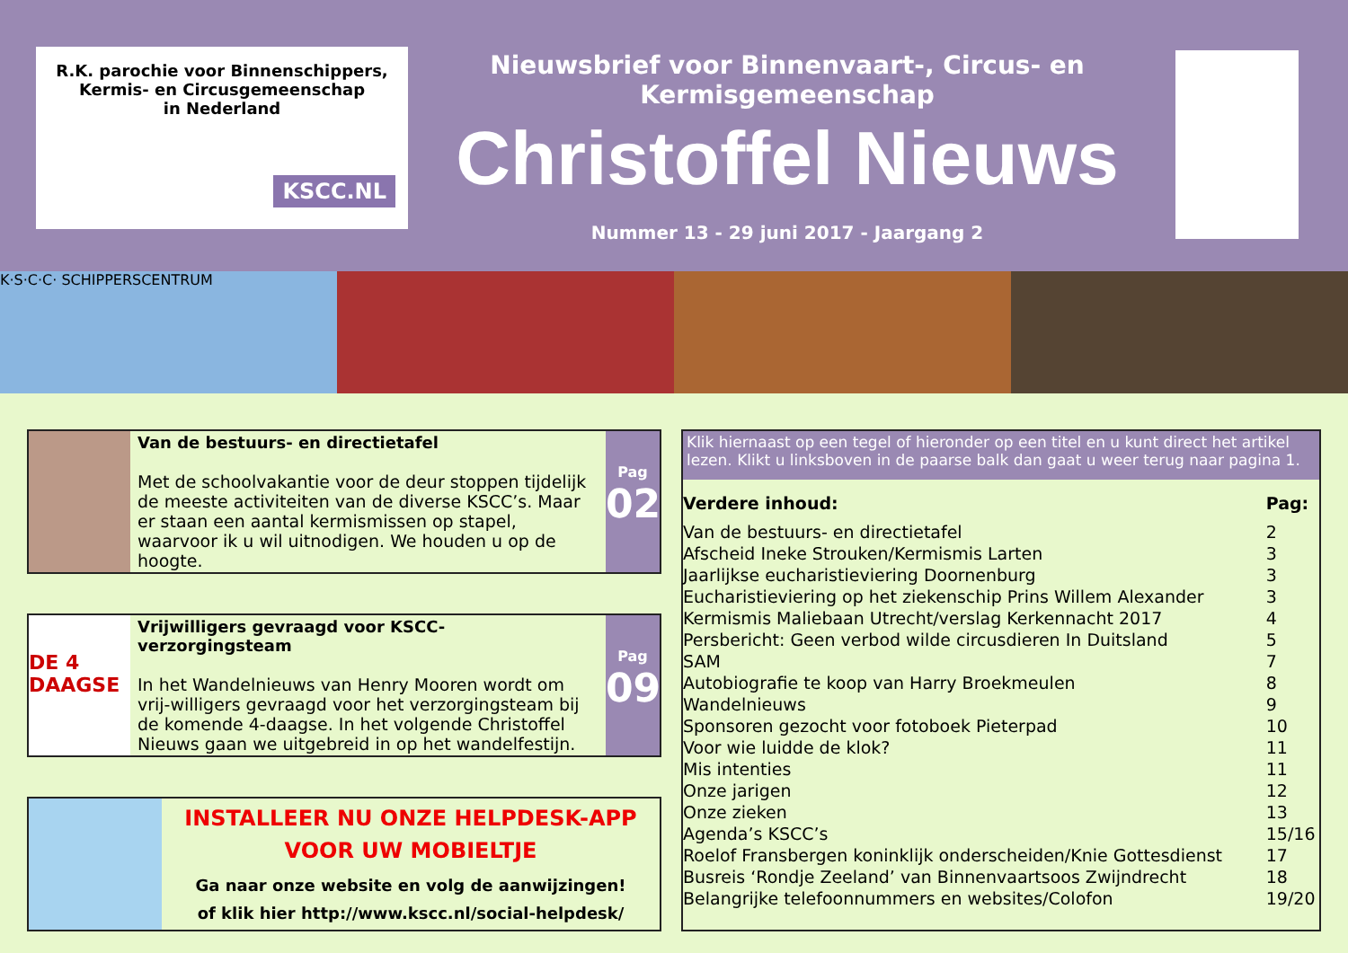R.K. parochie voor Binnenschippers,
Kermis- en Circusgemeenschap
in Nederland
KSCC.NL
Nieuwsbrief voor Binnenvaart-, Circus- en Kermisgemeenschap
Christoffel Nieuws
Nummer 13 - 29 juni 2017 - Jaargang 2
K·S·C·C· SCHIPPERSCENTRUM
Van de bestuurs- en directietafel
Met de schoolvakantie voor de deur stoppen tijdelijk de meeste activiteiten van de diverse KSCC’s. Maar er staan een aantal kermismissen op stapel, waarvoor ik u wil uitnodigen. We houden u op de hoogte.
Pag
02
DE 4 DAAGSE
Vrijwilligers gevraagd voor KSCC-verzorgingsteam
In het Wandelnieuws van Henry Mooren wordt om vrij-willigers gevraagd voor het verzorgingsteam bij de komende 4-daagse. In het volgende Christoffel Nieuws gaan we uitgebreid in op het wandelfestijn.
Pag
09
INSTALLEER NU ONZE HELPDESK-APP
VOOR UW MOBIELTJE
Ga naar onze website en volg de aanwijzingen!
of klik hier http://www.kscc.nl/social-helpdesk/
Klik hiernaast op een tegel of hieronder op een titel en u kunt direct het artikel lezen. Klikt u linksboven in de paarse balk dan gaat u weer terug naar pagina 1.
| Verdere inhoud: | Pag: |
| --- | --- |
| Van de bestuurs- en directietafel | 2 |
| Afscheid Ineke Strouken/Kermismis Larten | 3 |
| Jaarlijkse eucharistieviering Doornenburg | 3 |
| Eucharistieviering op het ziekenschip Prins Willem Alexander | 3 |
| Kermismis Maliebaan Utrecht/verslag Kerkennacht 2017 | 4 |
| Persbericht: Geen verbod wilde circusdieren In Duitsland | 5 |
| SAM | 7 |
| Autobiografie te koop van Harry Broekmeulen | 8 |
| Wandelnieuws | 9 |
| Sponsoren gezocht voor fotoboek Pieterpad | 10 |
| Voor wie luidde de klok? | 11 |
| Mis intenties | 11 |
| Onze jarigen | 12 |
| Onze zieken | 13 |
| Agenda’s KSCC’s | 15/16 |
| Roelof Fransbergen koninklijk onderscheiden/Knie Gottesdienst | 17 |
| Busreis ‘Rondje Zeeland’ van Binnenvaartsoos Zwijndrecht | 18 |
| Belangrijke telefoonnummers en websites/Colofon | 19/20 |